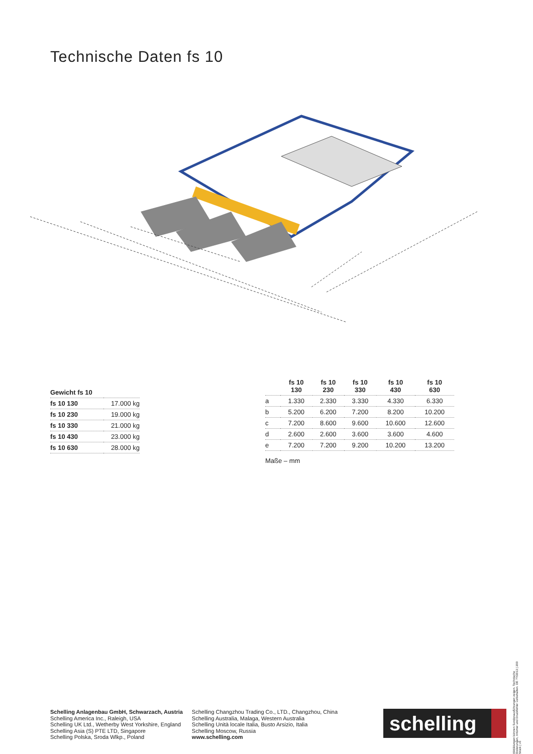Technische Daten fs 10
| Gewicht fs 10 | |
| --- | --- |
| fs 10 130 | 17.000 kg |
| fs 10 230 | 19.000 kg |
| fs 10 330 | 21.000 kg |
| fs 10 430 | 23.000 kg |
| fs 10 630 | 28.000 kg |
| | fs 10 130 | fs 10 230 | fs 10 330 | fs 10 430 | fs 10 630 |
| --- | --- | --- | --- | --- | --- |
| a | 1.330 | 2.330 | 3.330 | 4.330 | 6.330 |
| b | 5.200 | 6.200 | 7.200 | 8.200 | 10.200 |
| c | 7.200 | 8.600 | 9.600 | 10.600 | 12.600 |
| d | 2.600 | 2.600 | 3.600 | 3.600 | 4.600 |
| e | 7.200 | 7.200 | 9.200 | 10.200 | 13.200 |
Maße – mm
Abbildungen können Sonderausführungen zeigen. Technische Änderungen, Irrtümer und Druckfehler vorbehalten. DE ??/2013 | 200 Stück | v6
Schelling Anlagenbau GmbH, Schwarzach, Austria
Schelling America Inc., Raleigh, USA
Schelling UK Ltd., Wetherby West Yorkshire, England
Schelling Asia (S) PTE LTD, Singapore
Schelling Polska, Sroda Wlkp., Poland
Schelling Changzhou Trading Co., LTD., Changzhou, China
Schelling Australia, Malaga, Western Australia
Schelling Unità locale Italia, Busto Arsizio, Italia
Schelling Moscow, Russia
www.schelling.com
schelling